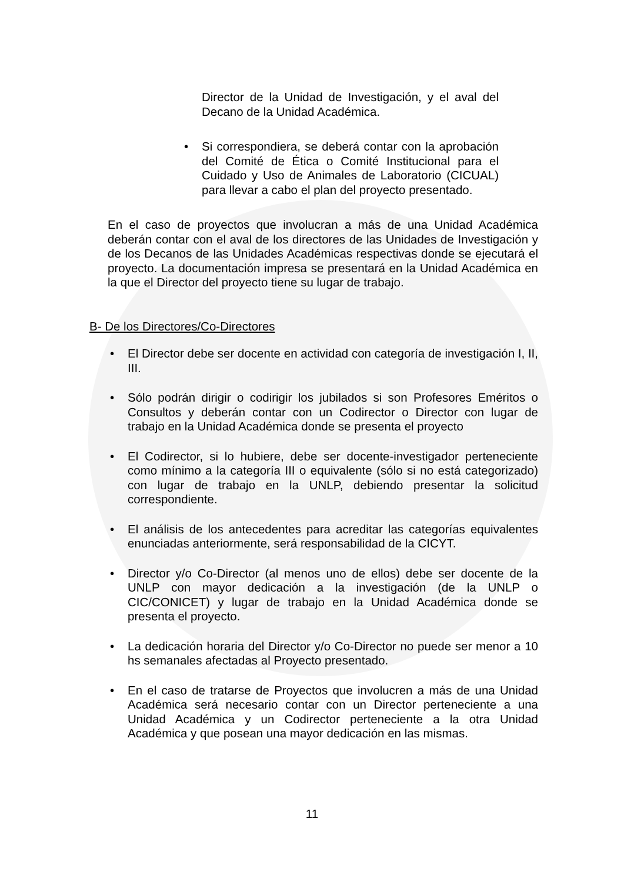Director de la Unidad de Investigación, y el aval del Decano de la Unidad Académica.
• Si correspondiera, se deberá contar con la aprobación del Comité de Ética o Comité Institucional para el Cuidado y Uso de Animales de Laboratorio (CICUAL) para llevar a cabo el plan del proyecto presentado.
En el caso de proyectos que involucran a más de una Unidad Académica deberán contar con el aval de los directores de las Unidades de Investigación y de los Decanos de las Unidades Académicas respectivas donde se ejecutará el proyecto. La documentación impresa se presentará en la Unidad Académica en la que el Director del proyecto tiene su lugar de trabajo.
B- De los Directores/Co-Directores
• El Director debe ser docente en actividad con categoría de investigación I, II, III.
• Sólo podrán dirigir o codirigir los jubilados si son Profesores Eméritos o Consultos y deberán contar con un Codirector o Director con lugar de trabajo en la Unidad Académica donde se presenta el proyecto
• El Codirector, si lo hubiere, debe ser docente-investigador perteneciente como mínimo a la categoría III o equivalente (sólo si no está categorizado) con lugar de trabajo en la UNLP, debiendo presentar la solicitud correspondiente.
• El análisis de los antecedentes para acreditar las categorías equivalentes enunciadas anteriormente, será responsabilidad de la CICYT.
• Director y/o Co-Director (al menos uno de ellos) debe ser docente de la UNLP con mayor dedicación a la investigación (de la UNLP o CIC/CONICET) y lugar de trabajo en la Unidad Académica donde se presenta el proyecto.
• La dedicación horaria del Director y/o Co-Director no puede ser menor a 10 hs semanales afectadas al Proyecto presentado.
• En el caso de tratarse de Proyectos que involucren a más de una Unidad Académica será necesario contar con un Director perteneciente a una Unidad Académica y un Codirector perteneciente a la otra Unidad Académica y que posean una mayor dedicación en las mismas.
11